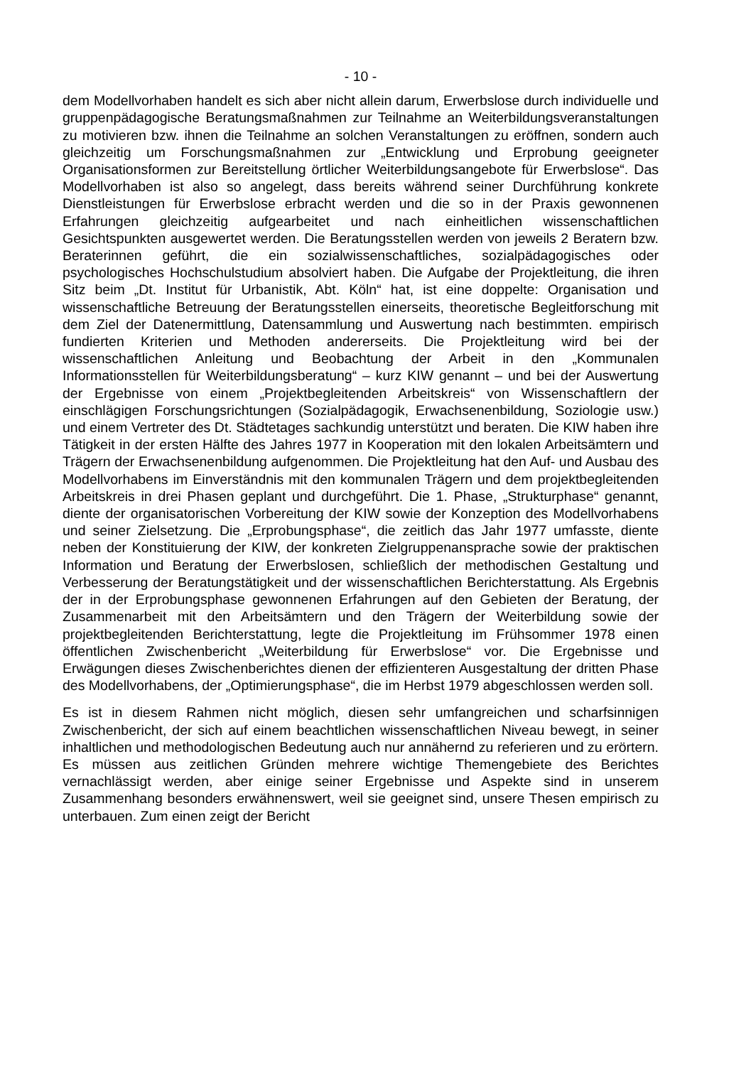- 10 -
dem Modellvorhaben handelt es sich aber nicht allein darum, Erwerbslose durch individuelle und gruppenpädagogische Beratungsmaßnahmen zur Teilnahme an Weiterbildungsveranstaltungen zu motivieren bzw. ihnen die Teilnahme an solchen Veranstaltungen zu eröffnen, sondern auch gleichzeitig um Forschungsmaßnahmen zur „Entwicklung und Erprobung geeigneter Organisationsformen zur Bereitstellung örtlicher Weiterbildungsangebote für Erwerbslose“. Das Modellvorhaben ist also so angelegt, dass bereits während seiner Durchführung konkrete Dienstleistungen für Erwerbslose erbracht werden und die so in der Praxis gewonnenen Erfahrungen gleichzeitig aufgearbeitet und nach einheitlichen wissenschaftlichen Gesichtspunkten ausgewertet werden. Die Beratungsstellen werden von jeweils 2 Beratern bzw. Beraterinnen geführt, die ein sozialwissenschaftliches, sozialpädagogisches oder psychologisches Hochschulstudium absolviert haben. Die Aufgabe der Projektleitung, die ihren Sitz beim „Dt. Institut für Urbanistik, Abt. Köln“ hat, ist eine doppelte: Organisation und wissenschaftliche Betreuung der Beratungsstellen einerseits, theoretische Begleitforschung mit dem Ziel der Datenermittlung, Datensammlung und Auswertung nach bestimmten. empirisch fundierten Kriterien und Methoden andererseits. Die Projektleitung wird bei der wissenschaftlichen Anleitung und Beobachtung der Arbeit in den „Kommunalen Informationsstellen für Weiterbildungsberatung“ – kurz KIW genannt – und bei der Auswertung der Ergebnisse von einem „Projektbegleitenden Arbeitskreis“ von Wissenschaftlern der einschlägigen Forschungsrichtungen (Sozialpädagogik, Erwachsenenbildung, Soziologie usw.) und einem Vertreter des Dt. Städtetages sachkundig unterstützt und beraten. Die KIW haben ihre Tätigkeit in der ersten Hälfte des Jahres 1977 in Kooperation mit den lokalen Arbeitsämtern und Trägern der Erwachsenenbildung aufgenommen. Die Projektleitung hat den Auf- und Ausbau des Modellvorhabens im Einverständnis mit den kommunalen Trägern und dem projektbegleitenden Arbeitskreis in drei Phasen geplant und durchgeführt. Die 1. Phase, „Strukturphase“ genannt, diente der organisatorischen Vorbereitung der KIW sowie der Konzeption des Modellvorhabens und seiner Zielsetzung. Die „Erprobungsphase“, die zeitlich das Jahr 1977 umfasste, diente neben der Konstituierung der KIW, der konkreten Zielgruppenansprache sowie der praktischen Information und Beratung der Erwerbslosen, schließlich der methodischen Gestaltung und Verbesserung der Beratungstätigkeit und der wissenschaftlichen Berichterstattung. Als Ergebnis der in der Erprobungsphase gewonnenen Erfahrungen auf den Gebieten der Beratung, der Zusammenarbeit mit den Arbeitsämtern und den Trägern der Weiterbildung sowie der projektbegleitenden Berichterstattung, legte die Projektleitung im Frühsommer 1978 einen öffentlichen Zwischenbericht „Weiterbildung für Erwerbslose“ vor. Die Ergebnisse und Erwägungen dieses Zwischenberichtes dienen der effizienteren Ausgestaltung der dritten Phase des Modellvorhabens, der „Optimierungsphase“, die im Herbst 1979 abgeschlossen werden soll.
Es ist in diesem Rahmen nicht möglich, diesen sehr umfangreichen und scharfsinnigen Zwischenbericht, der sich auf einem beachtlichen wissenschaftlichen Niveau bewegt, in seiner inhaltlichen und methodologischen Bedeutung auch nur annähernd zu referieren und zu erörtern. Es müssen aus zeitlichen Gründen mehrere wichtige Themengebiete des Berichtes vernachlässigt werden, aber einige seiner Ergebnisse und Aspekte sind in unserem Zusammenhang besonders erwähnenswert, weil sie geeignet sind, unsere Thesen empirisch zu unterbauen. Zum einen zeigt der Bericht